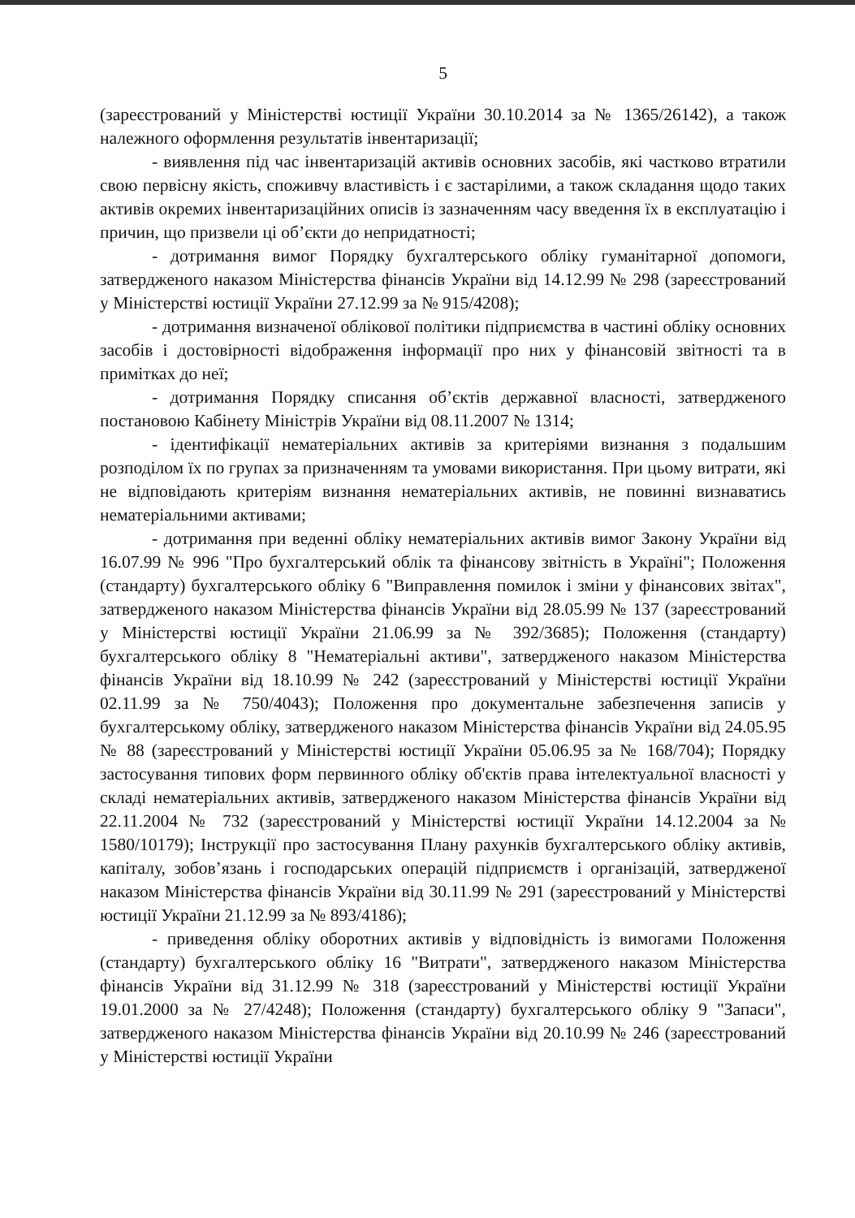5
(зареєстрований у Міністерстві юстиції України 30.10.2014 за № 1365/26142), а також належного оформлення результатів інвентаризації;
- виявлення під час інвентаризацій активів основних засобів, які частково втратили свою первісну якість, споживчу властивість і є застарілими, а також складання щодо таких активів окремих інвентаризаційних описів із зазначенням часу введення їх в експлуатацію і причин, що призвели ці об’єкти до непридатності;
- дотримання вимог Порядку бухгалтерського обліку гуманітарної допомоги, затвердженого наказом Міністерства фінансів України від 14.12.99 № 298 (зареєстрований у Міністерстві юстиції України 27.12.99 за № 915/4208);
- дотримання визначеної облікової політики підприємства в частині обліку основних засобів і достовірності відображення інформації про них у фінансовій звітності та в примітках до неї;
- дотримання Порядку списання об’єктів державної власності, затвердженого постановою Кабінету Міністрів України від 08.11.2007 № 1314;
- ідентифікації нематеріальних активів за критеріями визнання з подальшим розподілом їх по групах за призначенням та умовами використання. При цьому витрати, які не відповідають критеріям визнання нематеріальних активів, не повинні визнаватись нематеріальними активами;
- дотримання при веденні обліку нематеріальних активів вимог Закону України від 16.07.99 № 996 "Про бухгалтерський облік та фінансову звітність в Україні"; Положення (стандарту) бухгалтерського обліку 6 "Виправлення помилок і зміни у фінансових звітах", затвердженого наказом Міністерства фінансів України від 28.05.99 № 137 (зареєстрований у Міністерстві юстиції України 21.06.99 за № 392/3685); Положення (стандарту) бухгалтерського обліку 8 "Нематеріальні активи", затвердженого наказом Міністерства фінансів України від 18.10.99 № 242 (зареєстрований у Міністерстві юстиції України 02.11.99 за № 750/4043); Положення про документальне забезпечення записів у бухгалтерському обліку, затвердженого наказом Міністерства фінансів України від 24.05.95 № 88 (зареєстрований у Міністерстві юстиції України 05.06.95 за № 168/704); Порядку застосування типових форм первинного обліку об'єктів права інтелектуальної власності у складі нематеріальних активів, затвердженого наказом Міністерства фінансів України від 22.11.2004 № 732 (зареєстрований у Міністерстві юстиції України 14.12.2004 за № 1580/10179); Інструкції про застосування Плану рахунків бухгалтерського обліку активів, капіталу, зобов’язань і господарських операцій підприємств і організацій, затвердженої наказом Міністерства фінансів України від 30.11.99 № 291 (зареєстрований у Міністерстві юстиції України 21.12.99 за № 893/4186);
- приведення обліку оборотних активів у відповідність із вимогами Положення (стандарту) бухгалтерського обліку 16 "Витрати", затвердженого наказом Міністерства фінансів України від 31.12.99 № 318 (зареєстрований у Міністерстві юстиції України 19.01.2000 за № 27/4248); Положення (стандарту) бухгалтерського обліку 9 "Запаси", затвердженого наказом Міністерства фінансів України від 20.10.99 № 246 (зареєстрований у Міністерстві юстиції України